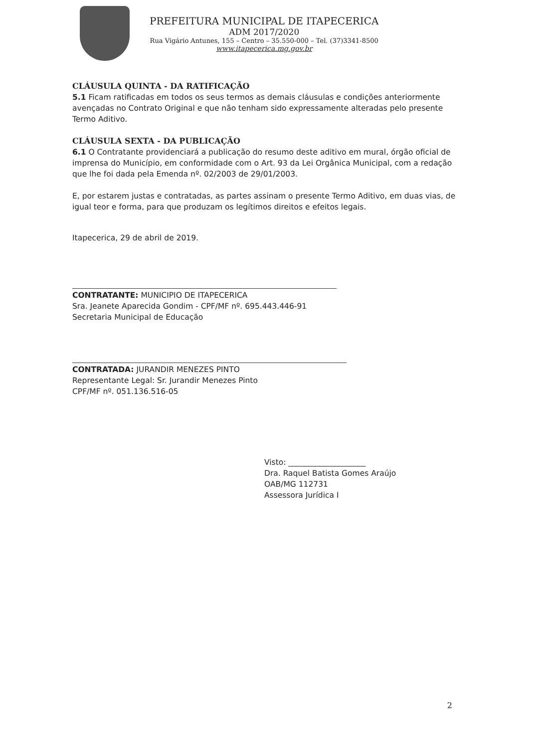PREFEITURA MUNICIPAL DE ITAPECERICA
ADM 2017/2020
Rua Vigário Antunes, 155 – Centro – 35.550-000 – Tel. (37)3341-8500
www.itapecerica.mg.gov.br
CLÁUSULA QUINTA - DA RATIFICAÇÃO
5.1 Ficam ratificadas em todos os seus termos as demais cláusulas e condições anteriormente avençadas no Contrato Original e que não tenham sido expressamente alteradas pelo presente Termo Aditivo.
CLÁUSULA SEXTA - DA PUBLICAÇÃO
6.1 O Contratante providenciará a publicação do resumo deste aditivo em mural, órgão oficial de imprensa do Município, em conformidade com o Art. 93 da Lei Orgânica Municipal, com a redação que lhe foi dada pela Emenda nº. 02/2003 de 29/01/2003.
E, por estarem justas e contratadas, as partes assinam o presente Termo Aditivo, em duas vias, de igual teor e forma, para que produzam os legítimos direitos e efeitos legais.
Itapecerica, 29 de abril de 2019.
CONTRATANTE: MUNICIPIO DE ITAPECERICA
Sra. Jeanete Aparecida Gondim - CPF/MF nº. 695.443.446-91
Secretaria Municipal de Educação
CONTRATADA: JURANDIR MENEZES PINTO
Representante Legal: Sr. Jurandir Menezes Pinto
CPF/MF nº. 051.136.516-05
Visto: ____________________
Dra. Raquel Batista Gomes Araújo
OAB/MG 112731
Assessora Jurídica I
2